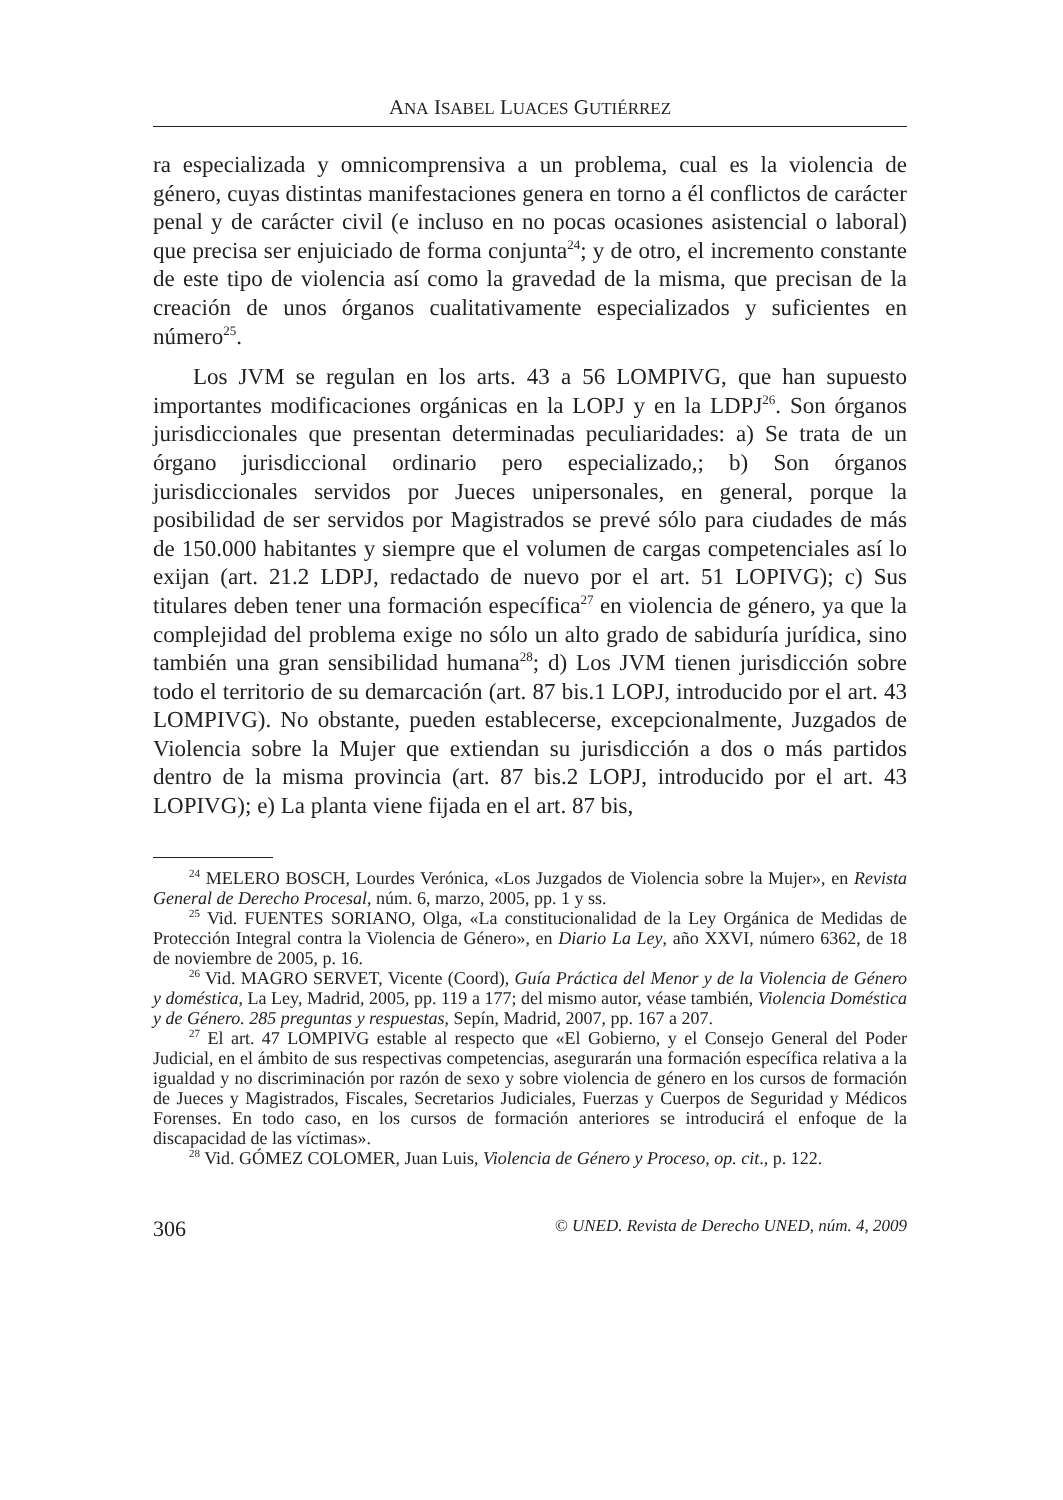ANA ISABEL LUACES GUTIÉRREZ
ra especializada y omnicomprensiva a un problema, cual es la violencia de género, cuyas distintas manifestaciones genera en torno a él conflictos de carácter penal y de carácter civil (e incluso en no pocas ocasiones asistencial o laboral) que precisa ser enjuiciado de forma conjunta<sup>24</sup>; y de otro, el incremento constante de este tipo de violencia así como la gravedad de la misma, que precisan de la creación de unos órganos cualitativamente especializados y suficientes en número<sup>25</sup>.
Los JVM se regulan en los arts. 43 a 56 LOMPIVG, que han supuesto importantes modificaciones orgánicas en la LOPJ y en la LDPJ<sup>26</sup>. Son órganos jurisdiccionales que presentan determinadas peculiaridades: a) Se trata de un órgano jurisdiccional ordinario pero especializado,; b) Son órganos jurisdiccionales servidos por Jueces unipersonales, en general, porque la posibilidad de ser servidos por Magistrados se prevé sólo para ciudades de más de 150.000 habitantes y siempre que el volumen de cargas competenciales así lo exijan (art. 21.2 LDPJ, redactado de nuevo por el art. 51 LOPIVG); c) Sus titulares deben tener una formación específica<sup>27</sup> en violencia de género, ya que la complejidad del problema exige no sólo un alto grado de sabiduría jurídica, sino también una gran sensibilidad humana<sup>28</sup>; d) Los JVM tienen jurisdicción sobre todo el territorio de su demarcación (art. 87 bis.1 LOPJ, introducido por el art. 43 LOMPIVG). No obstante, pueden establecerse, excepcionalmente, Juzgados de Violencia sobre la Mujer que extiendan su jurisdicción a dos o más partidos dentro de la misma provincia (art. 87 bis.2 LOPJ, introducido por el art. 43 LOPIVG); e) La planta viene fijada en el art. 87 bis,
<sup>24</sup> MELERO BOSCH, Lourdes Verónica, «Los Juzgados de Violencia sobre la Mujer», en Revista General de Derecho Procesal, núm. 6, marzo, 2005, pp. 1 y ss.
<sup>25</sup> Vid. FUENTES SORIANO, Olga, «La constitucionalidad de la Ley Orgánica de Medidas de Protección Integral contra la Violencia de Género», en Diario La Ley, año XXVI, número 6362, de 18 de noviembre de 2005, p. 16.
<sup>26</sup> Vid. MAGRO SERVET, Vicente (Coord), Guía Práctica del Menor y de la Violencia de Género y doméstica, La Ley, Madrid, 2005, pp. 119 a 177; del mismo autor, véase también, Violencia Doméstica y de Género. 285 preguntas y respuestas, Sepín, Madrid, 2007, pp. 167 a 207.
<sup>27</sup> El art. 47 LOMPIVG establе al respecto que «El Gobierno, y el Consejo General del Poder Judicial, en el ámbito de sus respectivas competencias, asegurarán una formación específica relativa a la igualdad y no discriminación por razón de sexo y sobre violencia de género en los cursos de formación de Jueces y Magistrados, Fiscales, Secretarios Judiciales, Fuerzas y Cuerpos de Seguridad y Médicos Forenses. En todo caso, en los cursos de formación anteriores se introducirá el enfoque de la discapacidad de las víctimas».
<sup>28</sup> Vid. GÓMEZ COLOMER, Juan Luis, Violencia de Género y Proceso, op. cit., p. 122.
306 © UNED. Revista de Derecho UNED, núm. 4, 2009